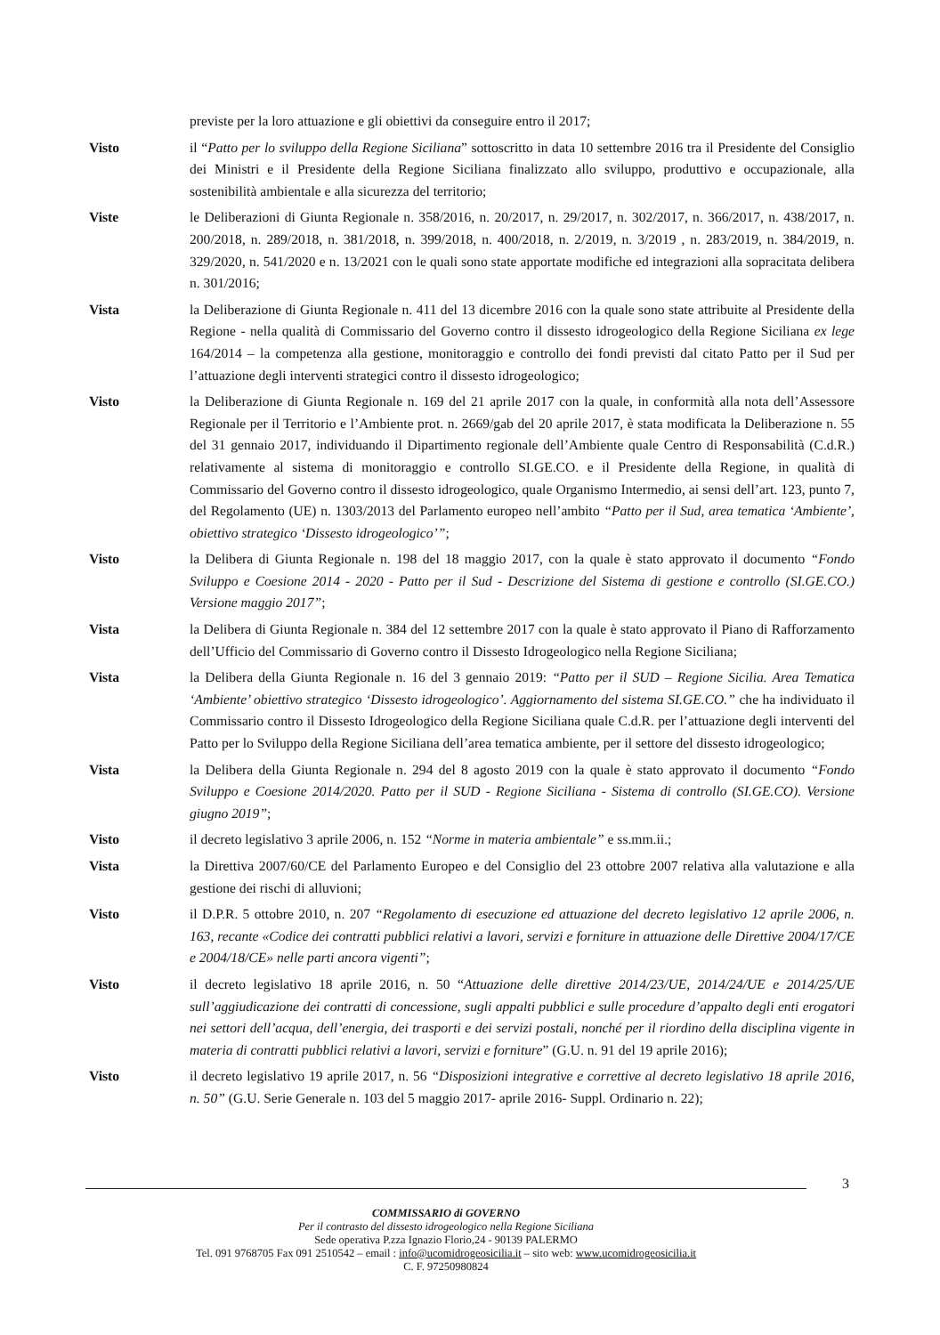previste per la loro attuazione e gli obiettivi da conseguire entro il 2017;
Visto il “Patto per lo sviluppo della Regione Siciliana” sottoscritto in data 10 settembre 2016 tra il Presidente del Consiglio dei Ministri e il Presidente della Regione Siciliana finalizzato allo sviluppo, produttivo e occupazionale, alla sostenibilità ambientale e alla sicurezza del territorio;
Viste le Deliberazioni di Giunta Regionale n. 358/2016, n. 20/2017, n. 29/2017, n. 302/2017, n. 366/2017, n. 438/2017, n. 200/2018, n. 289/2018, n. 381/2018, n. 399/2018, n. 400/2018, n. 2/2019, n. 3/2019 , n. 283/2019, n. 384/2019, n. 329/2020, n. 541/2020 e n. 13/2021 con le quali sono state apportate modifiche ed integrazioni alla sopracitata delibera n. 301/2016;
Vista la Deliberazione di Giunta Regionale n. 411 del 13 dicembre 2016 con la quale sono state attribuite al Presidente della Regione - nella qualità di Commissario del Governo contro il dissesto idrogeologico della Regione Siciliana ex lege 164/2014 – la competenza alla gestione, monitoraggio e controllo dei fondi previsti dal citato Patto per il Sud per l’attuazione degli interventi strategici contro il dissesto idrogeologico;
Visto la Deliberazione di Giunta Regionale n. 169 del 21 aprile 2017 con la quale, in conformità alla nota dell’Assessore Regionale per il Territorio e l’Ambiente prot. n. 2669/gab del 20 aprile 2017, è stata modificata la Deliberazione n. 55 del 31 gennaio 2017, individuando il Dipartimento regionale dell’Ambiente quale Centro di Responsabilità (C.d.R.) relativamente al sistema di monitoraggio e controllo SI.GE.CO. e il Presidente della Regione, in qualità di Commissario del Governo contro il dissesto idrogeologico, quale Organismo Intermedio, ai sensi dell’art. 123, punto 7, del Regolamento (UE) n. 1303/2013 del Parlamento europeo nell’ambito “Patto per il Sud, area tematica ‘Ambiente’, obiettivo strategico ‘Dissesto idrogeologico’”;
Visto la Delibera di Giunta Regionale n. 198 del 18 maggio 2017, con la quale è stato approvato il documento “Fondo Sviluppo e Coesione 2014 - 2020 - Patto per il Sud - Descrizione del Sistema di gestione e controllo (SI.GE.CO.) Versione maggio 2017”;
Vista la Delibera di Giunta Regionale n. 384 del 12 settembre 2017 con la quale è stato approvato il Piano di Rafforzamento dell’Ufficio del Commissario di Governo contro il Dissesto Idrogeologico nella Regione Siciliana;
Vista la Delibera della Giunta Regionale n. 16 del 3 gennaio 2019: “Patto per il SUD – Regione Sicilia. Area Tematica ‘Ambiente’ obiettivo strategico ‘Dissesto idrogeologico’. Aggiornamento del sistema SI.GE.CO.” che ha individuato il Commissario contro il Dissesto Idrogeologico della Regione Siciliana quale C.d.R. per l’attuazione degli interventi del Patto per lo Sviluppo della Regione Siciliana dell’area tematica ambiente, per il settore del dissesto idrogeologico;
Vista la Delibera della Giunta Regionale n. 294 del 8 agosto 2019 con la quale è stato approvato il documento “Fondo Sviluppo e Coesione 2014/2020. Patto per il SUD - Regione Siciliana - Sistema di controllo (SI.GE.CO). Versione giugno 2019”;
Visto il decreto legislativo 3 aprile 2006, n. 152 “Norme in materia ambientale” e ss.mm.ii.;
Vista la Direttiva 2007/60/CE del Parlamento Europeo e del Consiglio del 23 ottobre 2007 relativa alla valutazione e alla gestione dei rischi di alluvioni;
Visto il D.P.R. 5 ottobre 2010, n. 207 “Regolamento di esecuzione ed attuazione del decreto legislativo 12 aprile 2006, n. 163, recante «Codice dei contratti pubblici relativi a lavori, servizi e forniture in attuazione delle Direttive 2004/17/CE e 2004/18/CE» nelle parti ancora vigenti”;
Visto il decreto legislativo 18 aprile 2016, n. 50 “Attuazione delle direttive 2014/23/UE, 2014/24/UE e 2014/25/UE sull’aggiudicazione dei contratti di concessione, sugli appalti pubblici e sulle procedure d’appalto degli enti erogatori nei settori dell’acqua, dell’energia, dei trasporti e dei servizi postali, nonché per il riordino della disciplina vigente in materia di contratti pubblici relativi a lavori, servizi e forniture” (G.U. n. 91 del 19 aprile 2016);
Visto il decreto legislativo 19 aprile 2017, n. 56 “Disposizioni integrative e correttive al decreto legislativo 18 aprile 2016, n. 50” (G.U. Serie Generale n. 103 del 5 maggio 2017- aprile 2016- Suppl. Ordinario n. 22);
3
COMMISSARIO di GOVERNO
Per il contrasto del dissesto idrogeologico nella Regione Siciliana
Sede operativa P.zza Ignazio Florio,24 - 90139 PALERMO
Tel. 091 9768705 Fax 091 2510542 – email : info@ucomidrogeosicilia.it – sito web: www.ucomidrogeosicilia.it
C. F. 97250980824